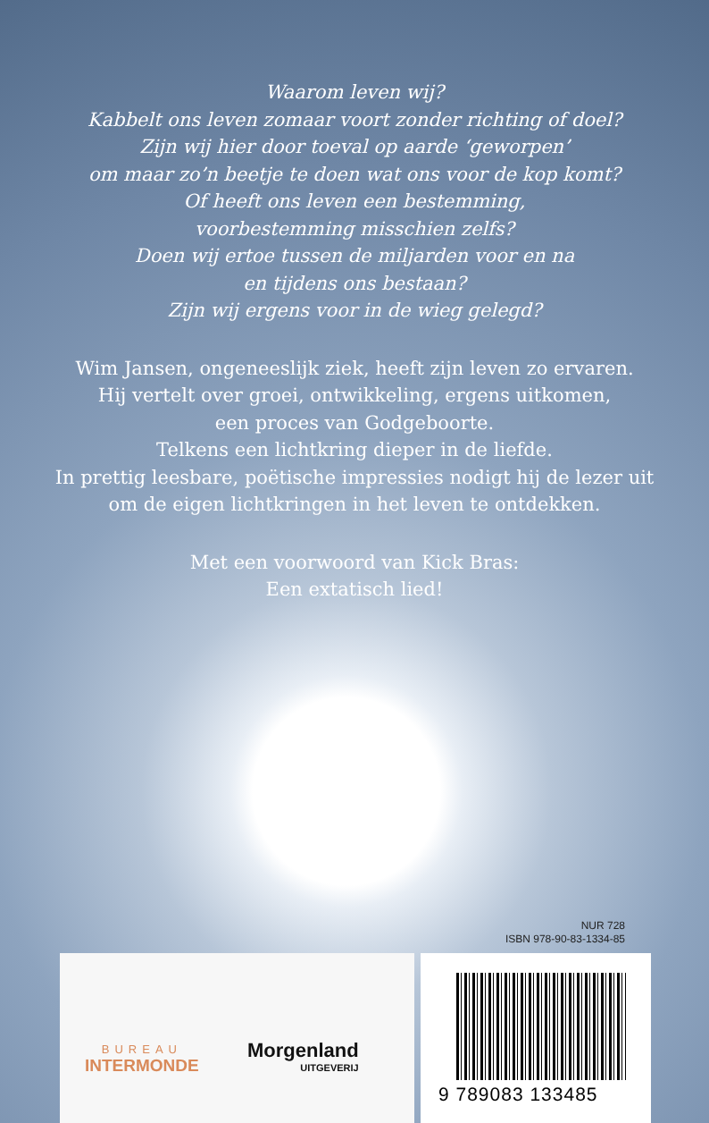Waarom leven wij?
Kabbelt ons leven zomaar voort zonder richting of doel?
Zijn wij hier door toeval op aarde ‘geworpen’
om maar zo’n beetje te doen wat ons voor de kop komt?
Of heeft ons leven een bestemming,
voorbestemming misschien zelfs?
Doen wij ertoe tussen de miljarden voor en na
en tijdens ons bestaan?
Zijn wij ergens voor in de wieg gelegd?
Wim Jansen, ongeneeslijk ziek, heeft zijn leven zo ervaren.
Hij vertelt over groei, ontwikkeling, ergens uitkomen,
een proces van Godgeboorte.
Telkens een lichtkring dieper in de liefde.
In prettig leesbare, poëtische impressies nodigt hij de lezer uit
om de eigen lichtkringen in het leven te ontdekken.
Met een voorwoord van Kick Bras:
Een extatisch lied!
NUR 728
ISBN 978-90-83-1334-85
BUREAU
INTERMONDE
Morgenland
UITGEVERIJ
9 789083 133485